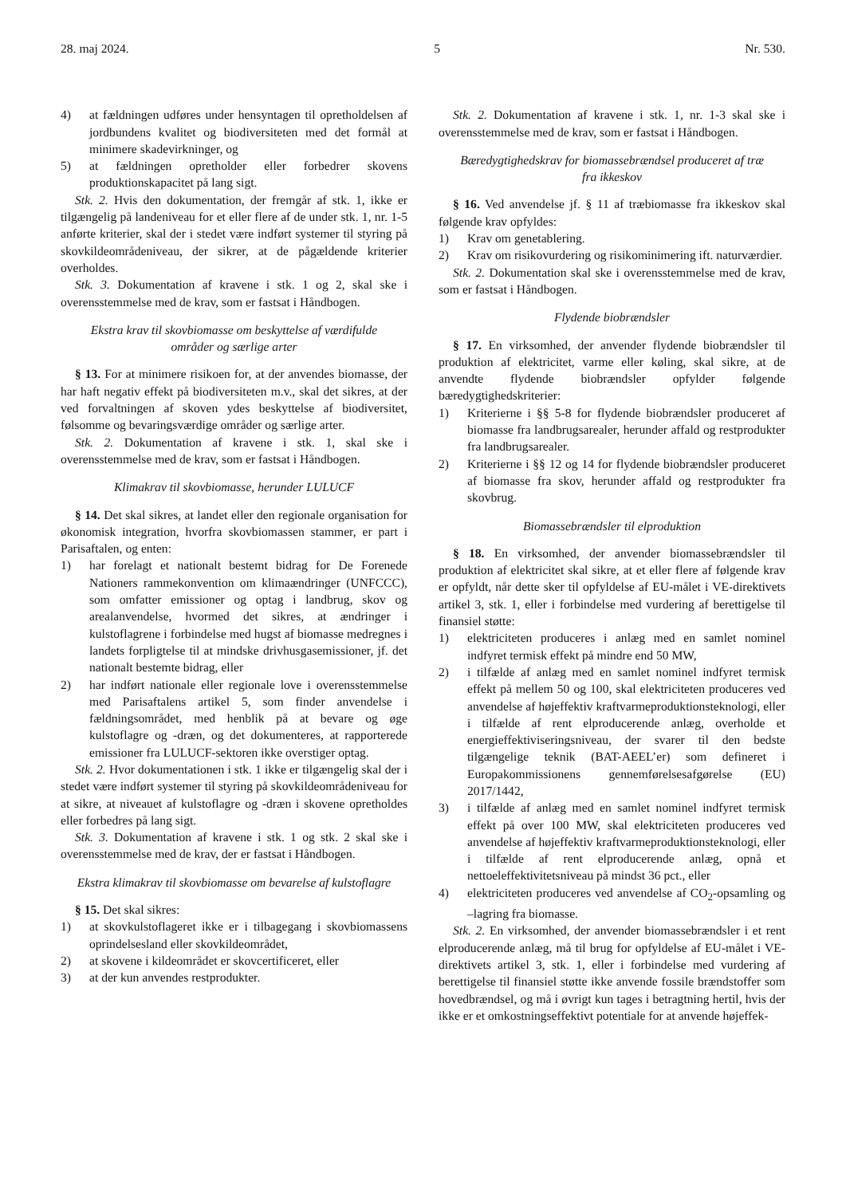28. maj 2024. 5 Nr. 530.
4) at fældningen udføres under hensyntagen til opretholdelsen af jordbundens kvalitet og biodiversiteten med det formål at minimere skadevirkninger, og
5) at fældningen opretholder eller forbedrer skovens produktionskapacitet på lang sigt.
Stk. 2. Hvis den dokumentation, der fremgår af stk. 1, ikke er tilgængelig på landeniveau for et eller flere af de under stk. 1, nr. 1-5 anførte kriterier, skal der i stedet være indført systemer til styring på skovkildeområdeniveau, der sikrer, at de pågældende kriterier overholdes.
Stk. 3. Dokumentation af kravene i stk. 1 og 2, skal ske i overensstemmelse med de krav, som er fastsat i Håndbogen.
Ekstra krav til skovbiomasse om beskyttelse af værdifulde områder og særlige arter
§ 13. For at minimere risikoen for, at der anvendes biomasse, der har haft negativ effekt på biodiversiteten m.v., skal det sikres, at der ved forvaltningen af skoven ydes beskyttelse af biodiversitet, følsomme og bevaringsværdige områder og særlige arter.
Stk. 2. Dokumentation af kravene i stk. 1, skal ske i overensstemmelse med de krav, som er fastsat i Håndbogen.
Klimakrav til skovbiomasse, herunder LULUCF
§ 14. Det skal sikres, at landet eller den regionale organisation for økonomisk integration, hvorfra skovbiomassen stammer, er part i Parisaftalen, og enten:
1) har forelagt et nationalt bestemt bidrag for De Forenede Nationers rammekonvention om klimaændringer (UNFCCC), som omfatter emissioner og optag i landbrug, skov og arealanvendelse, hvormed det sikres, at ændringer i kulstoflagrene i forbindelse med hugst af biomasse medregnes i landets forpligtelse til at mindske drivhusgasemissioner, jf. det nationalt bestemte bidrag, eller
2) har indført nationale eller regionale love i overensstemmelse med Parisaftalens artikel 5, som finder anvendelse i fældningsområdet, med henblik på at bevare og øge kulstoflagre og -dræn, og det dokumenteres, at rapporterede emissioner fra LULUCF-sektoren ikke overstiger optag.
Stk. 2. Hvor dokumentationen i stk. 1 ikke er tilgængelig skal der i stedet være indført systemer til styring på skovkildeområdeniveau for at sikre, at niveauet af kulstoflagre og -dræn i skovene opretholdes eller forbedres på lang sigt.
Stk. 3. Dokumentation af kravene i stk. 1 og stk. 2 skal ske i overensstemmelse med de krav, der er fastsat i Håndbogen.
Ekstra klimakrav til skovbiomasse om bevarelse af kulstoflagre
§ 15. Det skal sikres:
1) at skovkulstoflageret ikke er i tilbagegang i skovbiomassens oprindelsesland eller skovkildeområdet,
2) at skovene i kildeområdet er skovcertificeret, eller
3) at der kun anvendes restprodukter.
Stk. 2. Dokumentation af kravene i stk. 1, nr. 1-3 skal ske i overensstemmelse med de krav, som er fastsat i Håndbogen.
Bæredygtighedskrav for biomassebrændsel produceret af træ fra ikkeskov
§ 16. Ved anvendelse jf. § 11 af træbiomasse fra ikkeskov skal følgende krav opfyldes:
1) Krav om genetablering.
2) Krav om risikovurdering og risikominimering ift. naturværdier.
Stk. 2. Dokumentation skal ske i overensstemmelse med de krav, som er fastsat i Håndbogen.
Flydende biobrændsler
§ 17. En virksomhed, der anvender flydende biobrændsler til produktion af elektricitet, varme eller køling, skal sikre, at de anvendte flydende biobrændsler opfylder følgende bæredygtighedskriterier:
1) Kriterierne i §§ 5-8 for flydende biobrændsler produceret af biomasse fra landbrugsarealer, herunder affald og restprodukter fra landbrugsarealer.
2) Kriterierne i §§ 12 og 14 for flydende biobrændsler produceret af biomasse fra skov, herunder affald og restprodukter fra skovbrug.
Biomassebrændsler til elproduktion
§ 18. En virksomhed, der anvender biomassebrændsler til produktion af elektricitet skal sikre, at et eller flere af følgende krav er opfyldt, når dette sker til opfyldelse af EU-målet i VE-direktivets artikel 3, stk. 1, eller i forbindelse med vurdering af berettigelse til finansiel støtte:
1) elektriciteten produceres i anlæg med en samlet nominel indfyret termisk effekt på mindre end 50 MW,
2) i tilfælde af anlæg med en samlet nominel indfyret termisk effekt på mellem 50 og 100, skal elektriciteten produceres ved anvendelse af højeffektiv kraftvarmeproduktionsteknologi, eller i tilfælde af rent elproducerende anlæg, overholde et energieffektiviseringsniveau, der svarer til den bedste tilgængelige teknik (BAT-AEEL’er) som defineret i Europakommissionens gennemførelsesafgørelse (EU) 2017/1442,
3) i tilfælde af anlæg med en samlet nominel indfyret termisk effekt på over 100 MW, skal elektriciteten produceres ved anvendelse af højeffektiv kraftvarmeproduktionsteknologi, eller i tilfælde af rent elproducerende anlæg, opnå et nettoeleffektivitetsniveau på mindst 36 pct., eller
4) elektriciteten produceres ved anvendelse af CO<sub>2</sub>-opsamling og –lagring fra biomasse.
Stk. 2. En virksomhed, der anvender biomassebrændsler i et rent elproducerende anlæg, må til brug for opfyldelse af EU-målet i VE-direktivets artikel 3, stk. 1, eller i forbindelse med vurdering af berettigelse til finansiel støtte ikke anvende fossile brændstoffer som hovedbrændsel, og må i øvrigt kun tages i betragtning hertil, hvis der ikke er et omkostningseffektivt potentiale for at anvende højeffek-